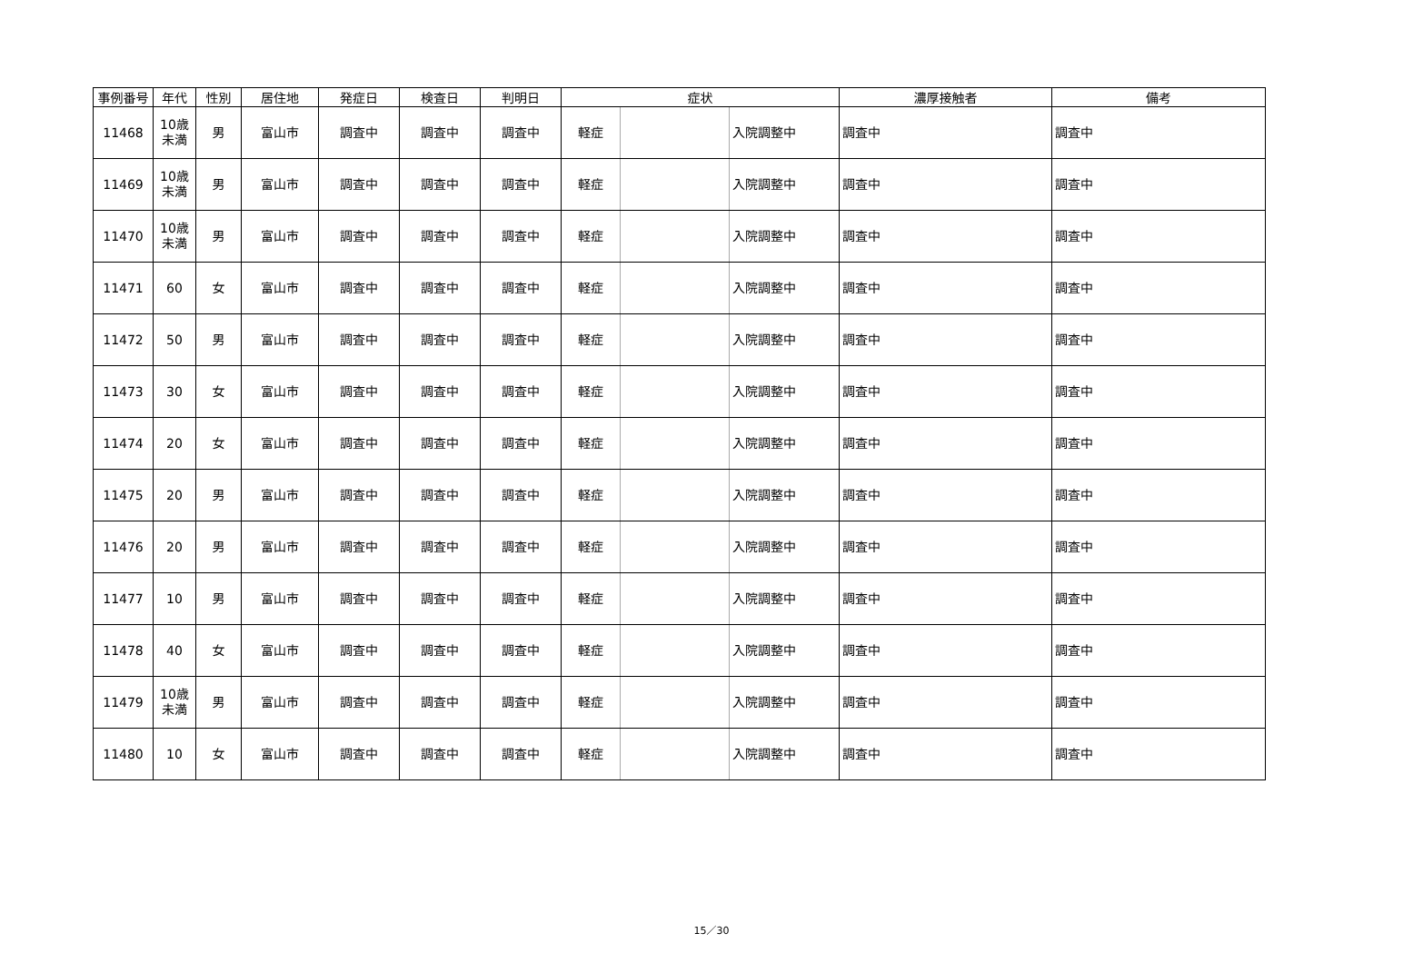| 事例番号 | 年代 | 性別 | 居住地 | 発症日 | 検査日 | 判明日 | 症状 | | | 濃厚接触者 | 備考 |
| --- | --- | --- | --- | --- | --- | --- | --- | --- | --- | --- | --- |
| 11468 | 10歳 未満 | 男 | 富山市 | 調査中 | 調査中 | 調査中 | 軽症 | | 入院調整中 | 調査中 | 調査中 |
| 11469 | 10歳 未満 | 男 | 富山市 | 調査中 | 調査中 | 調査中 | 軽症 | | 入院調整中 | 調査中 | 調査中 |
| 11470 | 10歳 未満 | 男 | 富山市 | 調査中 | 調査中 | 調査中 | 軽症 | | 入院調整中 | 調査中 | 調査中 |
| 11471 | 60 | 女 | 富山市 | 調査中 | 調査中 | 調査中 | 軽症 | | 入院調整中 | 調査中 | 調査中 |
| 11472 | 50 | 男 | 富山市 | 調査中 | 調査中 | 調査中 | 軽症 | | 入院調整中 | 調査中 | 調査中 |
| 11473 | 30 | 女 | 富山市 | 調査中 | 調査中 | 調査中 | 軽症 | | 入院調整中 | 調査中 | 調査中 |
| 11474 | 20 | 女 | 富山市 | 調査中 | 調査中 | 調査中 | 軽症 | | 入院調整中 | 調査中 | 調査中 |
| 11475 | 20 | 男 | 富山市 | 調査中 | 調査中 | 調査中 | 軽症 | | 入院調整中 | 調査中 | 調査中 |
| 11476 | 20 | 男 | 富山市 | 調査中 | 調査中 | 調査中 | 軽症 | | 入院調整中 | 調査中 | 調査中 |
| 11477 | 10 | 男 | 富山市 | 調査中 | 調査中 | 調査中 | 軽症 | | 入院調整中 | 調査中 | 調査中 |
| 11478 | 40 | 女 | 富山市 | 調査中 | 調査中 | 調査中 | 軽症 | | 入院調整中 | 調査中 | 調査中 |
| 11479 | 10歳 未満 | 男 | 富山市 | 調査中 | 調査中 | 調査中 | 軽症 | | 入院調整中 | 調査中 | 調査中 |
| 11480 | 10 | 女 | 富山市 | 調査中 | 調査中 | 調査中 | 軽症 | | 入院調整中 | 調査中 | 調査中 |
15／30